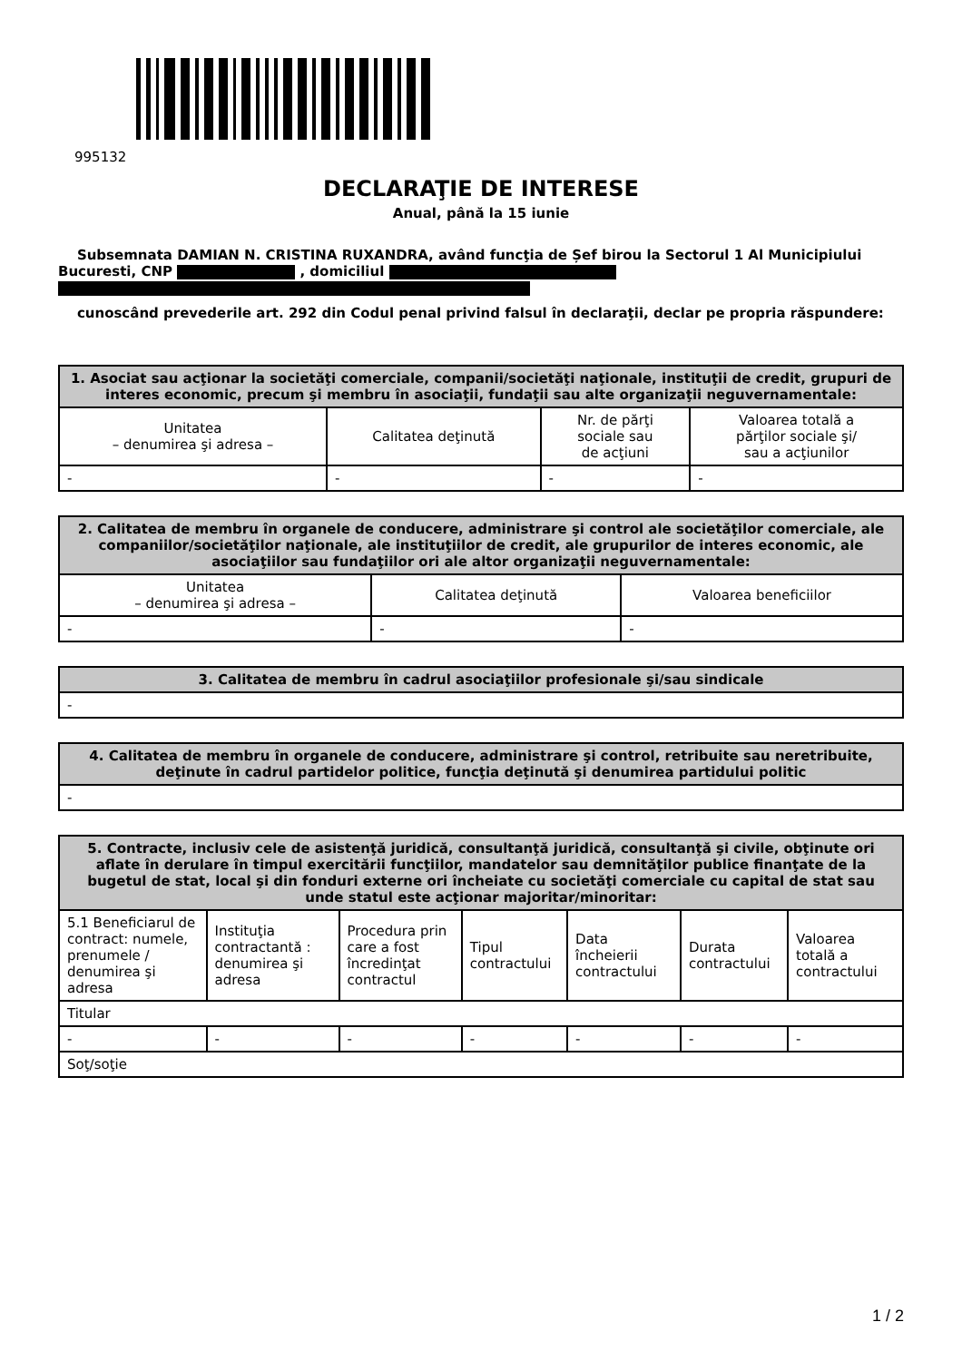995132
DECLARAŢIE DE INTERESE
Anual, până la 15 iunie
Subsemnata DAMIAN N. CRISTINA RUXANDRA, având funcţia de Șef birou la Sectorul 1 Al Municipiului Bucuresti, CNP , domiciliul
cunoscând prevederile art. 292 din Codul penal privind falsul în declaraţii, declar pe propria răspundere:
| 1. Asociat sau acţionar la societăţi comerciale, companii/societăţi naţionale, instituţii de credit, grupuri de interes economic, precum şi membru în asociaţii, fundaţii sau alte organizaţii neguvernamentale: | | | |
| --- | --- | --- | --- |
| Unitatea – denumirea şi adresa – | Calitatea deţinută | Nr. de părţi sociale sau de acţiuni | Valoarea totală a părţilor sociale şi/ sau a acţiunilor |
| - | - | - | - |
| 2. Calitatea de membru în organele de conducere, administrare şi control ale societăţilor comerciale, ale companiilor/societăţilor naţionale, ale instituţiilor de credit, ale grupurilor de interes economic, ale asociaţiilor sau fundaţiilor ori ale altor organizaţii neguvernamentale: | | |
| --- | --- | --- |
| Unitatea – denumirea şi adresa – | Calitatea deţinută | Valoarea beneficiilor |
| - | - | - |
| 3. Calitatea de membru în cadrul asociaţiilor profesionale şi/sau sindicale |
| --- |
| - |
| 4. Calitatea de membru în organele de conducere, administrare şi control, retribuite sau neretribuite, deţinute în cadrul partidelor politice, funcţia deţinută şi denumirea partidului politic |
| --- |
| - |
| 5. Contracte, inclusiv cele de asistenţă juridică, consultanţă juridică, consultanţă şi civile, obţinute ori aflate în derulare în timpul exercitării funcţiilor, mandatelor sau demnităţilor publice finanţate de la bugetul de stat, local şi din fonduri externe ori încheiate cu societăţi comerciale cu capital de stat sau unde statul este acţionar majoritar/minoritar: | | | | | | |
| --- | --- | --- | --- | --- | --- | --- |
| 5.1 Beneficiarul de contract: numele, prenumele / denumirea şi adresa | Instituţia contractantă : denumirea şi adresa | Procedura prin care a fost încredinţat contractul | Tipul contractului | Data încheierii contractului | Durata contractului | Valoarea totală a contractului |
| Titular | | | | | | |
| - | - | - | - | - | - | - |
| Soţ/soţie | | | | | | |
1 / 2